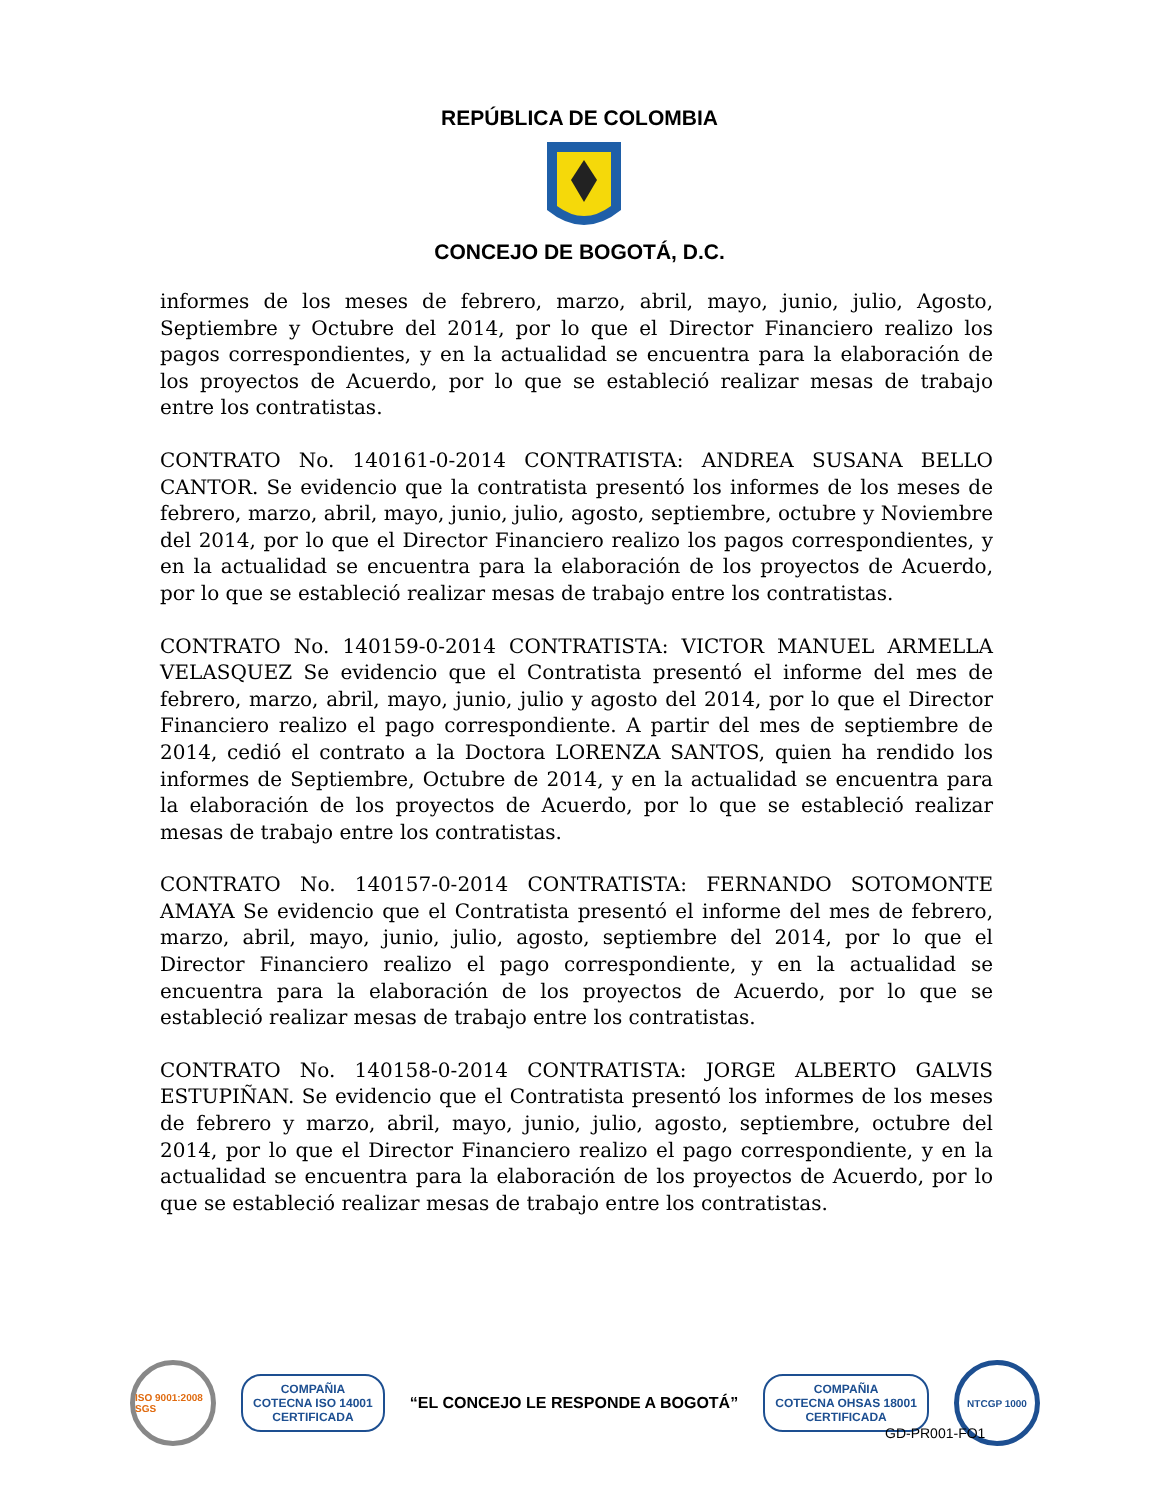REPÚBLICA DE COLOMBIA
CONCEJO DE BOGOTÁ, D.C.
informes de los meses de febrero, marzo, abril, mayo, junio, julio, Agosto, Septiembre y Octubre del 2014, por lo que el Director Financiero realizo los pagos correspondientes, y en la actualidad se encuentra para la elaboración de los proyectos de Acuerdo, por lo que se estableció realizar mesas de trabajo entre los contratistas.
CONTRATO No. 140161-0-2014 CONTRATISTA: ANDREA SUSANA BELLO CANTOR. Se evidencio que la contratista presentó los informes de los meses de febrero, marzo, abril, mayo, junio, julio, agosto, septiembre, octubre y Noviembre del 2014, por lo que el Director Financiero realizo los pagos correspondientes, y en la actualidad se encuentra para la elaboración de los proyectos de Acuerdo, por lo que se estableció realizar mesas de trabajo entre los contratistas.
CONTRATO No. 140159-0-2014 CONTRATISTA: VICTOR MANUEL ARMELLA VELASQUEZ Se evidencio que el Contratista presentó el informe del mes de febrero, marzo, abril, mayo, junio, julio y agosto del 2014, por lo que el Director Financiero realizo el pago correspondiente. A partir del mes de septiembre de 2014, cedió el contrato a la Doctora LORENZA SANTOS, quien ha rendido los informes de Septiembre, Octubre de 2014, y en la actualidad se encuentra para la elaboración de los proyectos de Acuerdo, por lo que se estableció realizar mesas de trabajo entre los contratistas.
CONTRATO No. 140157-0-2014 CONTRATISTA: FERNANDO SOTOMONTE AMAYA Se evidencio que el Contratista presentó el informe del mes de febrero, marzo, abril, mayo, junio, julio, agosto, septiembre del 2014, por lo que el Director Financiero realizo el pago correspondiente, y en la actualidad se encuentra para la elaboración de los proyectos de Acuerdo, por lo que se estableció realizar mesas de trabajo entre los contratistas.
CONTRATO No. 140158-0-2014 CONTRATISTA: JORGE ALBERTO GALVIS ESTUPIÑAN. Se evidencio que el Contratista presentó los informes de los meses de febrero y marzo, abril, mayo, junio, julio, agosto, septiembre, octubre del 2014, por lo que el Director Financiero realizo el pago correspondiente, y en la actualidad se encuentra para la elaboración de los proyectos de Acuerdo, por lo que se estableció realizar mesas de trabajo entre los contratistas.
ISO 9001:2008 SGS
COMPAÑIA
COTECNA ISO 14001
CERTIFICADA
“EL CONCEJO LE RESPONDE A BOGOTÁ”
COMPAÑIA
COTECNA OHSAS 18001
CERTIFICADA
NTCGP 1000
GD-PR001-FO1